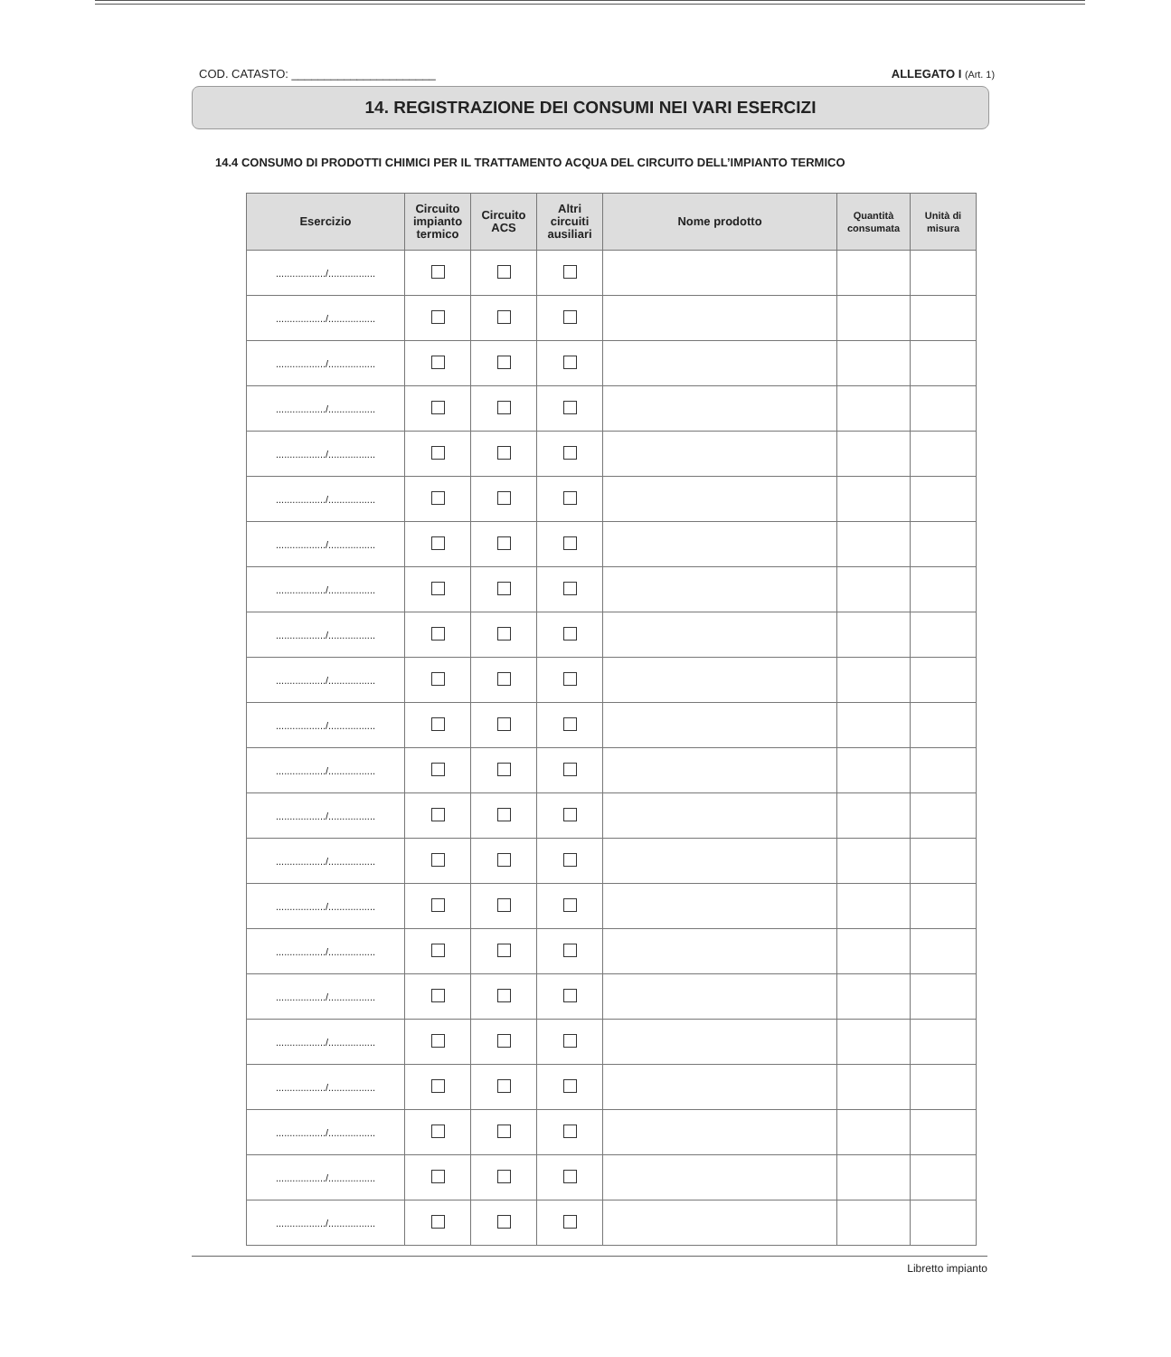COD. CATASTO: ______________________ ALLEGATO I (Art. 1)
14. REGISTRAZIONE DEI CONSUMI NEI VARI ESERCIZI
14.4 CONSUMO DI PRODOTTI CHIMICI PER IL TRATTAMENTO ACQUA DEL CIRCUITO DELL’IMPIANTO TERMICO
| Esercizio | Circuito impianto termico | Circuito ACS | Altri circuiti ausiliari | Nome prodotto | Quantità consumata | Unità di misura |
| --- | --- | --- | --- | --- | --- | --- |
| ................../................. | | | | | | |
| ................../................. | | | | | | |
| ................../................. | | | | | | |
| ................../................. | | | | | | |
| ................../................. | | | | | | |
| ................../................. | | | | | | |
| ................../................. | | | | | | |
| ................../................. | | | | | | |
| ................../................. | | | | | | |
| ................../................. | | | | | | |
| ................../................. | | | | | | |
| ................../................. | | | | | | |
| ................../................. | | | | | | |
| ................../................. | | | | | | |
| ................../................. | | | | | | |
| ................../................. | | | | | | |
| ................../................. | | | | | | |
| ................../................. | | | | | | |
| ................../................. | | | | | | |
| ................../................. | | | | | | |
| ................../................. | | | | | | |
| ................../................. | | | | | | |
Libretto impianto